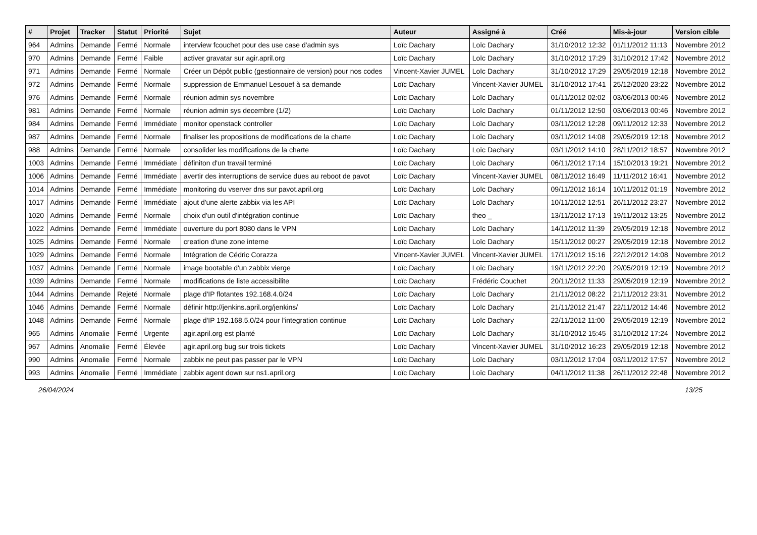| # | Projet | Tracker | Statut | Priorité | Sujet | Auteur | Assigné à | Créé | Mis-à-jour | Version cible |
| --- | --- | --- | --- | --- | --- | --- | --- | --- | --- | --- |
| 964 | Admins | Demande | Fermé | Normale | interview fcouchet pour des use case d'admin sys | Loïc Dachary | Loïc Dachary | 31/10/2012 12:32 | 01/11/2012 11:13 | Novembre 2012 |
| 970 | Admins | Demande | Fermé | Faible | activer gravatar sur agir.april.org | Loïc Dachary | Loïc Dachary | 31/10/2012 17:29 | 31/10/2012 17:42 | Novembre 2012 |
| 971 | Admins | Demande | Fermé | Normale | Créer un Dépôt public (gestionnaire de version) pour nos codes | Vincent-Xavier JUMEL | Loïc Dachary | 31/10/2012 17:29 | 29/05/2019 12:18 | Novembre 2012 |
| 972 | Admins | Demande | Fermé | Normale | suppression de Emmanuel Lesouef à sa demande | Loïc Dachary | Vincent-Xavier JUMEL | 31/10/2012 17:41 | 25/12/2020 23:22 | Novembre 2012 |
| 976 | Admins | Demande | Fermé | Normale | réunion admin sys novembre | Loïc Dachary | Loïc Dachary | 01/11/2012 02:02 | 03/06/2013 00:46 | Novembre 2012 |
| 981 | Admins | Demande | Fermé | Normale | réunion admin sys decembre (1/2) | Loïc Dachary | Loïc Dachary | 01/11/2012 12:50 | 03/06/2013 00:46 | Novembre 2012 |
| 984 | Admins | Demande | Fermé | Immédiate | monitor openstack controller | Loïc Dachary | Loïc Dachary | 03/11/2012 12:28 | 09/11/2012 12:33 | Novembre 2012 |
| 987 | Admins | Demande | Fermé | Normale | finaliser les propositions de modifications de la charte | Loïc Dachary | Loïc Dachary | 03/11/2012 14:08 | 29/05/2019 12:18 | Novembre 2012 |
| 988 | Admins | Demande | Fermé | Normale | consolider les modifications de la charte | Loïc Dachary | Loïc Dachary | 03/11/2012 14:10 | 28/11/2012 18:57 | Novembre 2012 |
| 1003 | Admins | Demande | Fermé | Immédiate | définiton d'un travail terminé | Loïc Dachary | Loïc Dachary | 06/11/2012 17:14 | 15/10/2013 19:21 | Novembre 2012 |
| 1006 | Admins | Demande | Fermé | Immédiate | avertir des interruptions de service dues au reboot de pavot | Loïc Dachary | Vincent-Xavier JUMEL | 08/11/2012 16:49 | 11/11/2012 16:41 | Novembre 2012 |
| 1014 | Admins | Demande | Fermé | Immédiate | monitoring du vserver dns sur pavot.april.org | Loïc Dachary | Loïc Dachary | 09/11/2012 16:14 | 10/11/2012 01:19 | Novembre 2012 |
| 1017 | Admins | Demande | Fermé | Immédiate | ajout d'une alerte zabbix via les API | Loïc Dachary | Loïc Dachary | 10/11/2012 12:51 | 26/11/2012 23:27 | Novembre 2012 |
| 1020 | Admins | Demande | Fermé | Normale | choix d'un outil d'intégration continue | Loïc Dachary | theo _ | 13/11/2012 17:13 | 19/11/2012 13:25 | Novembre 2012 |
| 1022 | Admins | Demande | Fermé | Immédiate | ouverture du port 8080 dans le VPN | Loïc Dachary | Loïc Dachary | 14/11/2012 11:39 | 29/05/2019 12:18 | Novembre 2012 |
| 1025 | Admins | Demande | Fermé | Normale | creation d'une zone interne | Loïc Dachary | Loïc Dachary | 15/11/2012 00:27 | 29/05/2019 12:18 | Novembre 2012 |
| 1029 | Admins | Demande | Fermé | Normale | Intégration de Cédric Corazza | Vincent-Xavier JUMEL | Vincent-Xavier JUMEL | 17/11/2012 15:16 | 22/12/2012 14:08 | Novembre 2012 |
| 1037 | Admins | Demande | Fermé | Normale | image bootable d'un zabbix vierge | Loïc Dachary | Loïc Dachary | 19/11/2012 22:20 | 29/05/2019 12:19 | Novembre 2012 |
| 1039 | Admins | Demande | Fermé | Normale | modifications de liste accessibilite | Loïc Dachary | Frédéric Couchet | 20/11/2012 11:33 | 29/05/2019 12:19 | Novembre 2012 |
| 1044 | Admins | Demande | Rejeté | Normale | plage d'IP flotantes 192.168.4.0/24 | Loïc Dachary | Loïc Dachary | 21/11/2012 08:22 | 21/11/2012 23:31 | Novembre 2012 |
| 1046 | Admins | Demande | Fermé | Normale | définir http://jenkins.april.org/jenkins/ | Loïc Dachary | Loïc Dachary | 21/11/2012 21:47 | 22/11/2012 14:46 | Novembre 2012 |
| 1048 | Admins | Demande | Fermé | Normale | plage d'IP 192.168.5.0/24 pour l'integration continue | Loïc Dachary | Loïc Dachary | 22/11/2012 11:00 | 29/05/2019 12:19 | Novembre 2012 |
| 965 | Admins | Anomalie | Fermé | Urgente | agir.april.org est planté | Loïc Dachary | Loïc Dachary | 31/10/2012 15:45 | 31/10/2012 17:24 | Novembre 2012 |
| 967 | Admins | Anomalie | Fermé | Élevée | agir.april.org bug sur trois tickets | Loïc Dachary | Vincent-Xavier JUMEL | 31/10/2012 16:23 | 29/05/2019 12:18 | Novembre 2012 |
| 990 | Admins | Anomalie | Fermé | Normale | zabbix ne peut pas passer par le VPN | Loïc Dachary | Loïc Dachary | 03/11/2012 17:04 | 03/11/2012 17:57 | Novembre 2012 |
| 993 | Admins | Anomalie | Fermé | Immédiate | zabbix agent down sur ns1.april.org | Loïc Dachary | Loïc Dachary | 04/11/2012 11:38 | 26/11/2012 22:48 | Novembre 2012 |
26/04/2024 13/25